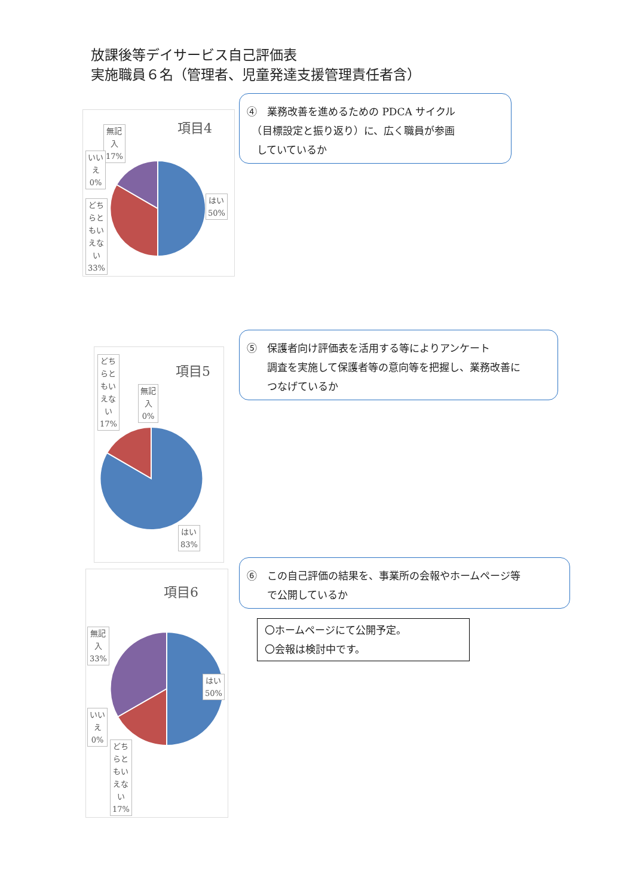放課後等デイサービス自己評価表
実施職員６名（管理者、児童発達支援管理責任者含）
④　業務改善を進めるための PDCA サイクル
　（目標設定と振り返り）に、広く職員が参画
　していているか
項目4
無記
入
17%
いい
え
0%
どち
らと
もい
えな
い
33%
はい
50%
⑤　保護者向け評価表を活用する等によりアンケート
　　調査を実施して保護者等の意向等を把握し、業務改善に
　　つなげているか
項目5
どち
らと
もい
えな
い
17%
無記
入
0%
はい
83%
⑥　この自己評価の結果を、事業所の会報やホームページ等
　　で公開しているか
項目6
無記
入
33%
はい
50%
いい
え
0%
どち
らと
もい
えな
い
17%
〇ホームページにて公開予定。
〇会報は検討中です。